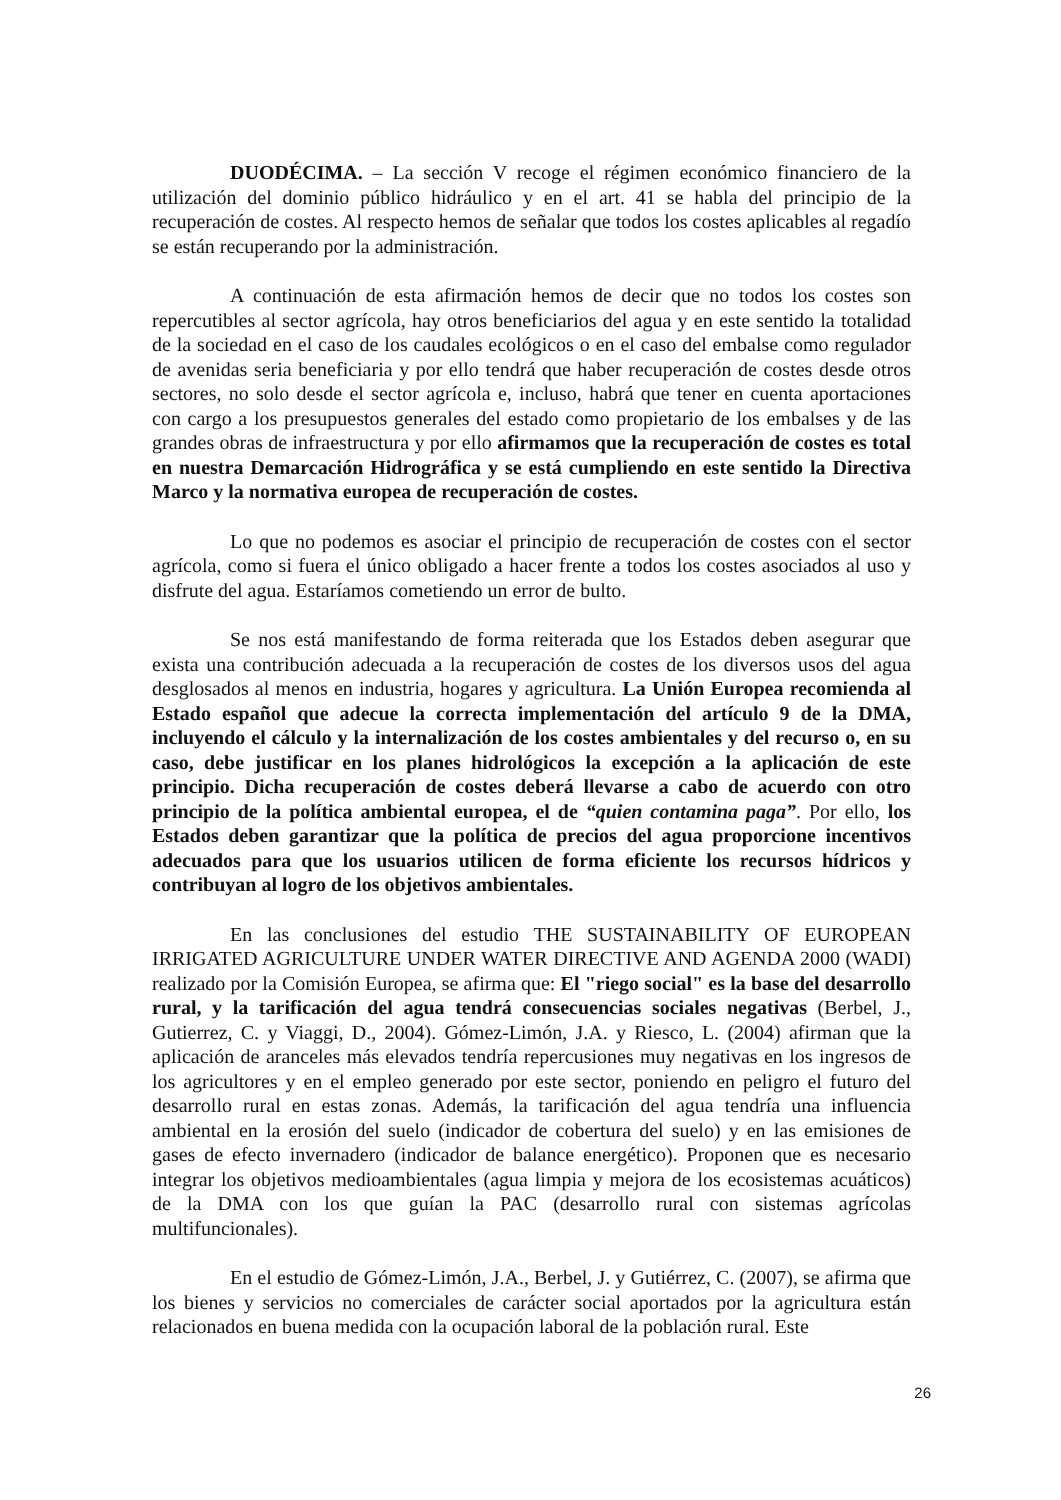DUODÉCIMA. – La sección V recoge el régimen económico financiero de la utilización del dominio público hidráulico y en el art. 41 se habla del principio de la recuperación de costes. Al respecto hemos de señalar que todos los costes aplicables al regadío se están recuperando por la administración.
A continuación de esta afirmación hemos de decir que no todos los costes son repercutibles al sector agrícola, hay otros beneficiarios del agua y en este sentido la totalidad de la sociedad en el caso de los caudales ecológicos o en el caso del embalse como regulador de avenidas seria beneficiaria y por ello tendrá que haber recuperación de costes desde otros sectores, no solo desde el sector agrícola e, incluso, habrá que tener en cuenta aportaciones con cargo a los presupuestos generales del estado como propietario de los embalses y de las grandes obras de infraestructura y por ello afirmamos que la recuperación de costes es total en nuestra Demarcación Hidrográfica y se está cumpliendo en este sentido la Directiva Marco y la normativa europea de recuperación de costes.
Lo que no podemos es asociar el principio de recuperación de costes con el sector agrícola, como si fuera el único obligado a hacer frente a todos los costes asociados al uso y disfrute del agua. Estaríamos cometiendo un error de bulto.
Se nos está manifestando de forma reiterada que los Estados deben asegurar que exista una contribución adecuada a la recuperación de costes de los diversos usos del agua desglosados al menos en industria, hogares y agricultura. La Unión Europea recomienda al Estado español que adecue la correcta implementación del artículo 9 de la DMA, incluyendo el cálculo y la internalización de los costes ambientales y del recurso o, en su caso, debe justificar en los planes hidrológicos la excepción a la aplicación de este principio. Dicha recuperación de costes deberá llevarse a cabo de acuerdo con otro principio de la política ambiental europea, el de “quien contamina paga”. Por ello, los Estados deben garantizar que la política de precios del agua proporcione incentivos adecuados para que los usuarios utilicen de forma eficiente los recursos hídricos y contribuyan al logro de los objetivos ambientales.
En las conclusiones del estudio THE SUSTAINABILITY OF EUROPEAN IRRIGATED AGRICULTURE UNDER WATER DIRECTIVE AND AGENDA 2000 (WADI) realizado por la Comisión Europea, se afirma que: El "riego social" es la base del desarrollo rural, y la tarificación del agua tendrá consecuencias sociales negativas (Berbel, J., Gutierrez, C. y Viaggi, D., 2004). Gómez-Limón, J.A. y Riesco, L. (2004) afirman que la aplicación de aranceles más elevados tendría repercusiones muy negativas en los ingresos de los agricultores y en el empleo generado por este sector, poniendo en peligro el futuro del desarrollo rural en estas zonas. Además, la tarificación del agua tendría una influencia ambiental en la erosión del suelo (indicador de cobertura del suelo) y en las emisiones de gases de efecto invernadero (indicador de balance energético). Proponen que es necesario integrar los objetivos medioambientales (agua limpia y mejora de los ecosistemas acuáticos) de la DMA con los que guían la PAC (desarrollo rural con sistemas agrícolas multifuncionales).
En el estudio de Gómez-Limón, J.A., Berbel, J. y Gutiérrez, C. (2007), se afirma que los bienes y servicios no comerciales de carácter social aportados por la agricultura están relacionados en buena medida con la ocupación laboral de la población rural. Este
26